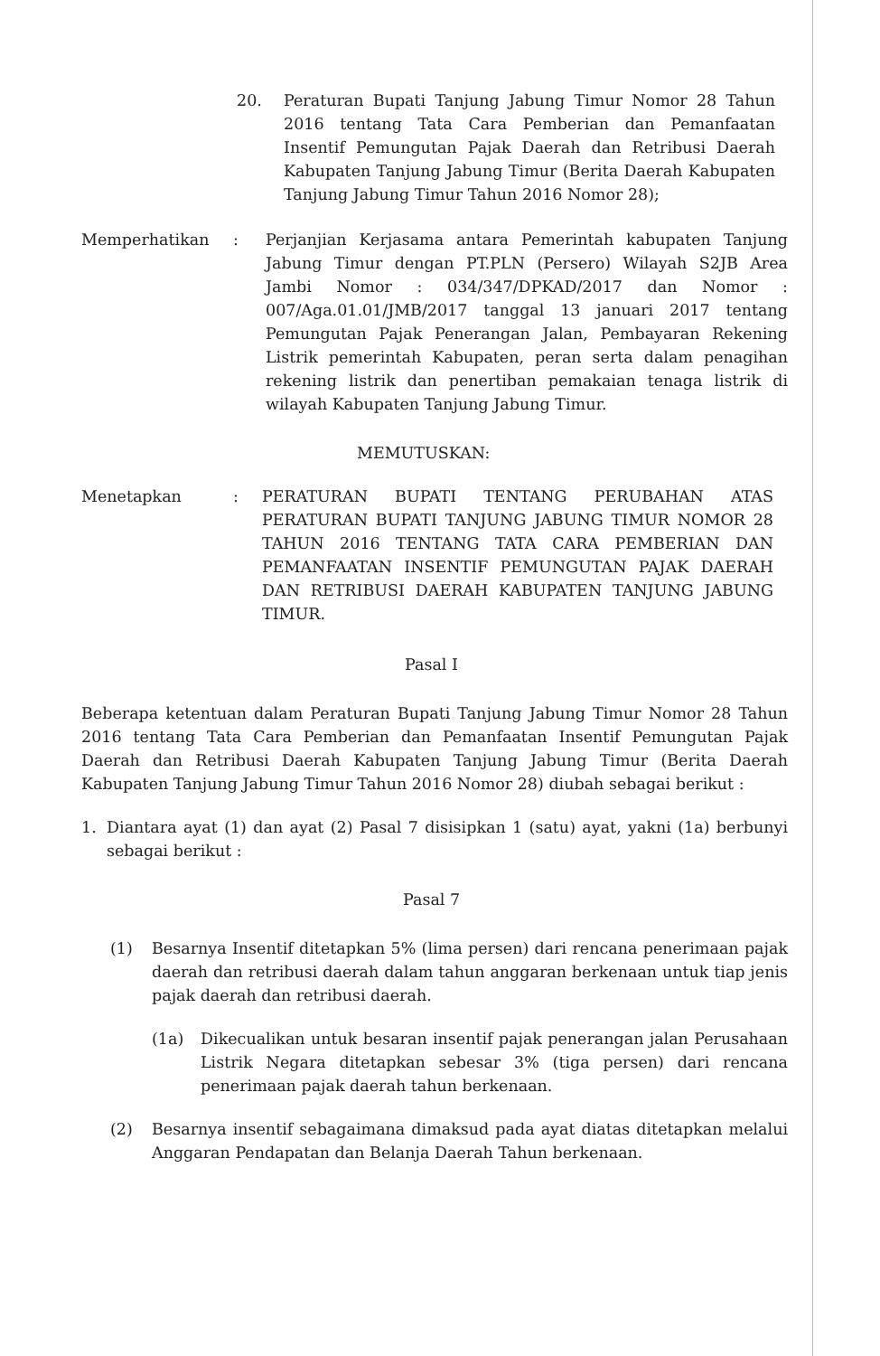20. Peraturan Bupati Tanjung Jabung Timur Nomor 28 Tahun 2016 tentang Tata Cara Pemberian dan Pemanfaatan Insentif Pemungutan Pajak Daerah dan Retribusi Daerah Kabupaten Tanjung Jabung Timur (Berita Daerah Kabupaten Tanjung Jabung Timur Tahun 2016 Nomor 28);
Memperhatikan : Perjanjian Kerjasama antara Pemerintah kabupaten Tanjung Jabung Timur dengan PT.PLN (Persero) Wilayah S2JB Area Jambi Nomor : 034/347/DPKAD/2017 dan Nomor : 007/Aga.01.01/JMB/2017 tanggal 13 januari 2017 tentang Pemungutan Pajak Penerangan Jalan, Pembayaran Rekening Listrik pemerintah Kabupaten, peran serta dalam penagihan rekening listrik dan penertiban pemakaian tenaga listrik di wilayah Kabupaten Tanjung Jabung Timur.
MEMUTUSKAN:
Menetapkan : PERATURAN BUPATI TENTANG PERUBAHAN ATAS PERATURAN BUPATI TANJUNG JABUNG TIMUR NOMOR 28 TAHUN 2016 TENTANG TATA CARA PEMBERIAN DAN PEMANFAATAN INSENTIF PEMUNGUTAN PAJAK DAERAH DAN RETRIBUSI DAERAH KABUPATEN TANJUNG JABUNG TIMUR.
Pasal I
Beberapa ketentuan dalam Peraturan Bupati Tanjung Jabung Timur Nomor 28 Tahun 2016 tentang Tata Cara Pemberian dan Pemanfaatan Insentif Pemungutan Pajak Daerah dan Retribusi Daerah Kabupaten Tanjung Jabung Timur (Berita Daerah Kabupaten Tanjung Jabung Timur Tahun 2016 Nomor 28) diubah sebagai berikut :
1. Diantara ayat (1) dan ayat (2) Pasal 7 disisipkan 1 (satu) ayat, yakni (1a) berbunyi sebagai berikut :
Pasal 7
(1) Besarnya Insentif ditetapkan 5% (lima persen) dari rencana penerimaan pajak daerah dan retribusi daerah dalam tahun anggaran berkenaan untuk tiap jenis pajak daerah dan retribusi daerah.
(1a) Dikecualikan untuk besaran insentif pajak penerangan jalan Perusahaan Listrik Negara ditetapkan sebesar 3% (tiga persen) dari rencana penerimaan pajak daerah tahun berkenaan.
(2) Besarnya insentif sebagaimana dimaksud pada ayat diatas ditetapkan melalui Anggaran Pendapatan dan Belanja Daerah Tahun berkenaan.